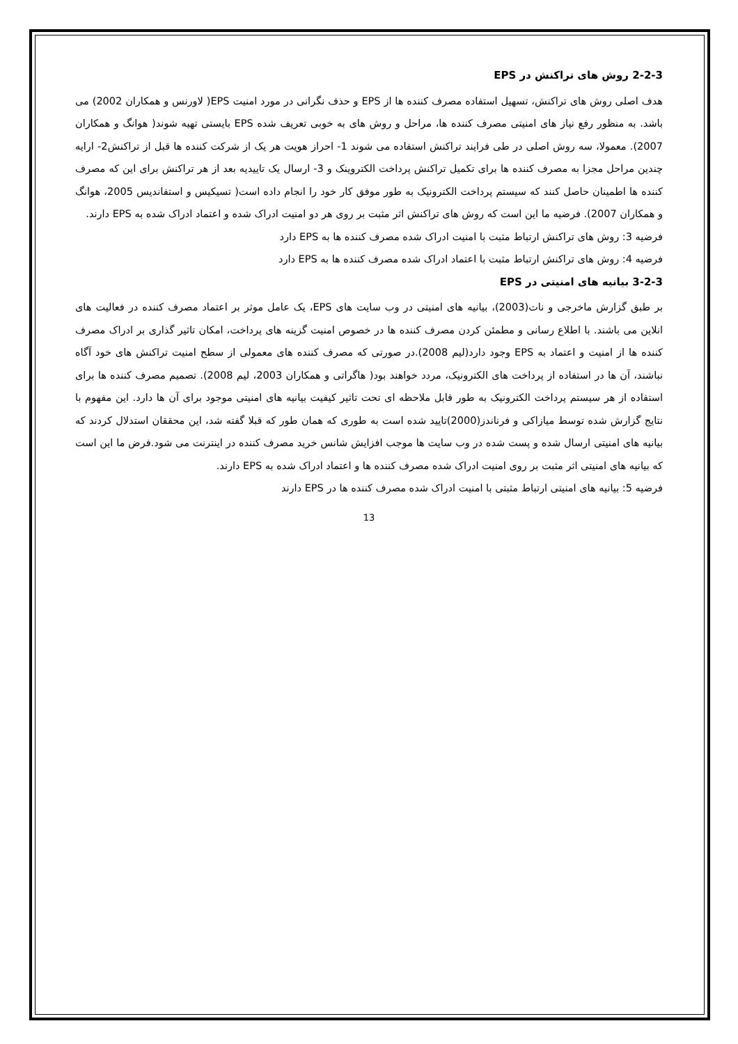2-2-3 روش های تراکنش در EPS
هدف اصلی روش های تراکنش، تسهیل استفاده مصرف کننده ها از EPS و حذف نگرانی در مورد امنیت EPS( لاورنس و همکاران 2002) می باشد. به منظور رفع نیاز های امنیتی مصرف کننده ها، مراحل و روش های به خوبی تعریف شده EPS بایستی تهیه شوند( هوانگ و همکاران 2007). معمولا، سه روش اصلی در طی فرایند تراکنش استفاده می شوند 1- احراز هویت هر یک از شرکت کننده ها قبل از تراکنش2- ارایه چندین مراحل مجزا به مصرف کننده ها برای تکمیل تراکنش پرداخت الکتروینک و 3- ارسال یک تاییدیه بعد از هر تراکنش برای این که مصرف کننده ها اطمینان حاصل کنند که سیستم پرداخت الکترونیک به طور موفق کار خود را انجام داده است( تسیکیس و استفاندیس 2005، هوانگ و همکاران 2007). فرضیه ما این است که روش های تراکنش اثر مثبت بر روی هر دو امنیت ادراک شده و اعتماد ادراک شده به EPS دارند.
فرضیه 3: روش های تراکنش ارتباط مثبت با امنیت ادراک شده مصرف کننده ها به EPS دارد
فرضیه 4: روش های تراکنش ارتباط مثبت با اعتماد ادراک شده مصرف کننده ها به EPS دارد
3-2-3 بیانیه های امنیتی در EPS
بر طبق گزارش ماخرجی و نات(2003)، بیانیه های امنیتی در وب سایت های EPS، یک عامل موثر بر اعتماد مصرف کننده در فعالیت های انلاین می باشند. با اطلاع رسانی و مطمئن کردن مصرف کننده ها در خصوص امنیت گزینه های پرداخت، امکان تاثیر گذاری بر ادراک مصرف کننده ها از امنیت و اعتماد به EPS وجود دارد(لیم 2008).در صورتی که مصرف کننده های معمولی از سطح امنیت تراکنش های خود آگاه نباشند، آن ها در استفاده از پرداخت های الکترونیک، مردد خواهند بود( هاگراتی و همکاران 2003، لیم 2008). تصمیم مصرف کننده ها برای استفاده از هر سیستم پرداخت الکترونیک به طور قابل ملاحظه ای تحت تاثیر کیفیت بیانیه های امنیتی موجود برای آن ها دارد. این مفهوم با نتایج گزارش شده توسط میازاکی و فرناندز(2000)تایید شده است به طوری که همان طور که قبلا گفته شد، این محققان استدلال کردند که بیانیه های امنیتی ارسال شده و پست شده در وب سایت ها موجب افزایش شانس خرید مصرف کننده در اینترنت می شود.فرض ما این است که بیانیه های امنیتی اثر مثبت بر روی امنیت ادراک شده مصرف کننده ها و اعتماد ادراک شده به EPS دارند.
فرضیه 5: بیانیه های امنیتی ارتباط مثبتی با امنیت ادراک شده مصرف کننده ها در EPS دارند
13